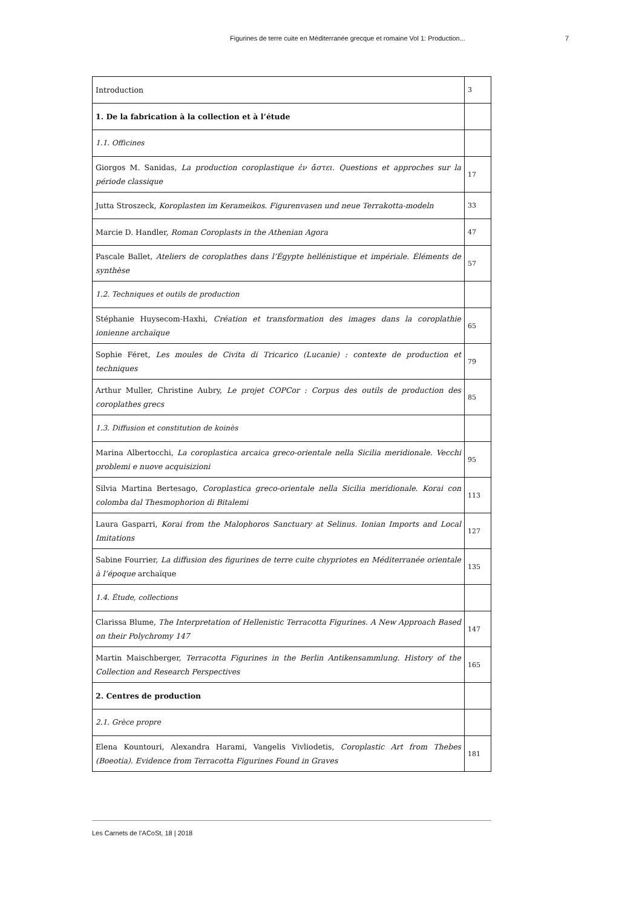Figurines de terre cuite en Méditerranée grecque et romaine Vol 1: Production... 7
| Introduction | 3 |
| 1. De la fabrication à la collection et à l’étude | |
| 1.1. Officines | |
| Giorgos M. Sanidas, La production coroplastique ἐν ἄστει. Questions et approches sur la période classique | 17 |
| Jutta Stroszeck, Koroplasten im Kerameikos. Figurenvasen und neue Terrakotta-modeln | 33 |
| Marcie D. Handler, Roman Coroplasts in the Athenian Agora | 47 |
| Pascale Ballet, Ateliers de coroplathes dans l’Égypte hellénistique et impériale. Éléments de synthèse | 57 |
| 1.2. Techniques et outils de production | |
| Stéphanie Huysecom-Haxhi, Création et transformation des images dans la coroplathie ionienne archaïque | 65 |
| Sophie Féret, Les moules de Civita di Tricarico (Lucanie) : contexte de production et techniques | 79 |
| Arthur Muller, Christine Aubry, Le projet COPCor : Corpus des outils de production des coroplathes grecs | 85 |
| 1.3. Diffusion et constitution de koinès | |
| Marina Albertocchi, La coroplastica arcaica greco-orientale nella Sicilia meridionale. Vecchi problemi e nuove acquisizioni | 95 |
| Silvia Martina Bertesago, Coroplastica greco-orientale nella Sicilia meridionale. Korai con colomba dal Thesmophorion di Bitalemi | 113 |
| Laura Gasparri, Korai from the Malophoros Sanctuary at Selinus. Ionian Imports and Local Imitations | 127 |
| Sabine Fourrier, La diffusion des figurines de terre cuite chypriotes en Méditerranée orientale à l’époque archaïque | 135 |
| 1.4. Étude, collections | |
| Clarissa Blume, The Interpretation of Hellenistic Terracotta Figurines. A New Approach Based on their Polychromy 147 | 147 |
| Martin Maischberger, Terracotta Figurines in the Berlin Antikensammlung. History of the Collection and Research Perspectives | 165 |
| 2. Centres de production | |
| 2.1. Grèce propre | |
| Elena Kountouri, Alexandra Harami, Vangelis Vivliodetis, Coroplastic Art from Thebes (Boeotia). Evidence from Terracotta Figurines Found in Graves | 181 |
Les Carnets de l’ACoSt, 18 | 2018